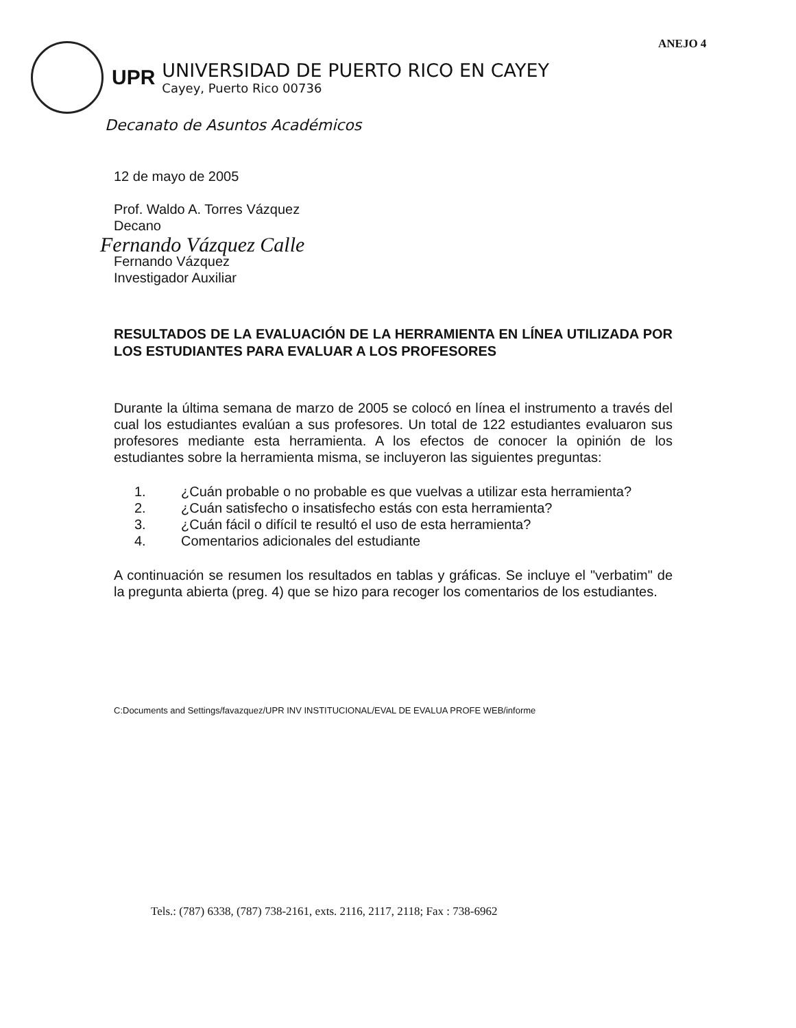ANEJO 4
UPR
UNIVERSIDAD DE PUERTO RICO EN CAYEY
Cayey, Puerto Rico 00736
Decanato de Asuntos Académicos
12 de mayo de 2005
Prof. Waldo A. Torres Vázquez
Decano
Fernando Vázquez Calle
Fernando Vázquez
Investigador Auxiliar
RESULTADOS DE LA EVALUACIÓN DE LA HERRAMIENTA EN LÍNEA UTILIZADA POR LOS ESTUDIANTES PARA EVALUAR A LOS PROFESORES
Durante la última semana de marzo de 2005 se colocó en línea el instrumento a través del cual los estudiantes evalúan a sus profesores. Un total de 122 estudiantes evaluaron sus profesores mediante esta herramienta. A los efectos de conocer la opinión de los estudiantes sobre la herramienta misma, se incluyeron las siguientes preguntas:
1. ¿Cuán probable o no probable es que vuelvas a utilizar esta herramienta?
2. ¿Cuán satisfecho o insatisfecho estás con esta herramienta?
3. ¿Cuán fácil o difícil te resultó el uso de esta herramienta?
4. Comentarios adicionales del estudiante
A continuación se resumen los resultados en tablas y gráficas. Se incluye el "verbatim" de la pregunta abierta (preg. 4) que se hizo para recoger los comentarios de los estudiantes.
C:Documents and Settings/favazquez/UPR INV INSTITUCIONAL/EVAL DE EVALUA PROFE WEB/informe
Tels.: (787) 6338, (787) 738-2161, exts. 2116, 2117, 2118; Fax : 738-6962